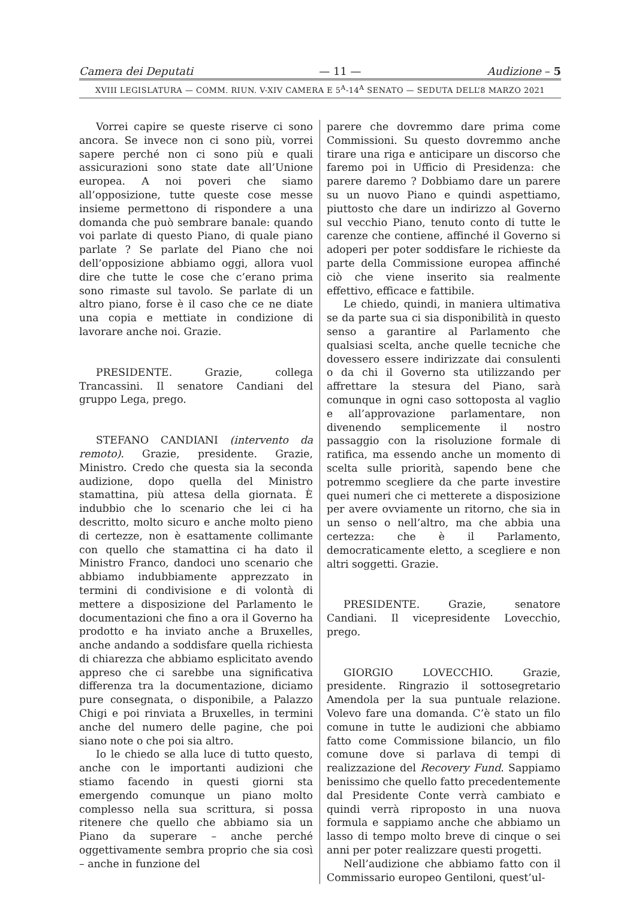Camera dei Deputati — 11 — Audizione – 5
XVIII LEGISLATURA — COMM. RIUN. V-XIV CAMERA E 5<sup>A</sup>-14<sup>A</sup> SENATO — SEDUTA DELL’8 MARZO 2021
Vorrei capire se queste riserve ci sono ancora. Se invece non ci sono più, vorrei sapere perché non ci sono più e quali assicurazioni sono state date all’Unione europea. A noi poveri che siamo all’opposizione, tutte queste cose messe insieme permettono di rispondere a una domanda che può sembrare banale: quando voi parlate di questo Piano, di quale piano parlate ? Se parlate del Piano che noi dell’opposizione abbiamo oggi, allora vuol dire che tutte le cose che c’erano prima sono rimaste sul tavolo. Se parlate di un altro piano, forse è il caso che ce ne diate una copia e mettiate in condizione di lavorare anche noi. Grazie.
PRESIDENTE. Grazie, collega Trancassini. Il senatore Candiani del gruppo Lega, prego.
STEFANO CANDIANI (intervento da remoto). Grazie, presidente. Grazie, Ministro. Credo che questa sia la seconda audizione, dopo quella del Ministro stamattina, più attesa della giornata. È indubbio che lo scenario che lei ci ha descritto, molto sicuro e anche molto pieno di certezze, non è esattamente collimante con quello che stamattina ci ha dato il Ministro Franco, dandoci uno scenario che abbiamo indubbiamente apprezzato in termini di condivisione e di volontà di mettere a disposizione del Parlamento le documentazioni che fino a ora il Governo ha prodotto e ha inviato anche a Bruxelles, anche andando a soddisfare quella richiesta di chiarezza che abbiamo esplicitato avendo appreso che ci sarebbe una significativa differenza tra la documentazione, diciamo pure consegnata, o disponibile, a Palazzo Chigi e poi rinviata a Bruxelles, in termini anche del numero delle pagine, che poi siano note o che poi sia altro.
Io le chiedo se alla luce di tutto questo, anche con le importanti audizioni che stiamo facendo in questi giorni sta emergendo comunque un piano molto complesso nella sua scrittura, si possa ritenere che quello che abbiamo sia un Piano da superare – anche perché oggettivamente sembra proprio che sia così – anche in funzione del
parere che dovremmo dare prima come Commissioni. Su questo dovremmo anche tirare una riga e anticipare un discorso che faremo poi in Ufficio di Presidenza: che parere daremo ? Dobbiamo dare un parere su un nuovo Piano e quindi aspettiamo, piuttosto che dare un indirizzo al Governo sul vecchio Piano, tenuto conto di tutte le carenze che contiene, affinché il Governo si adoperi per poter soddisfare le richieste da parte della Commissione europea affinché ciò che viene inserito sia realmente effettivo, efficace e fattibile.
Le chiedo, quindi, in maniera ultimativa se da parte sua ci sia disponibilità in questo senso a garantire al Parlamento che qualsiasi scelta, anche quelle tecniche che dovessero essere indirizzate dai consulenti o da chi il Governo sta utilizzando per affrettare la stesura del Piano, sarà comunque in ogni caso sottoposta al vaglio e all’approvazione parlamentare, non divenendo semplicemente il nostro passaggio con la risoluzione formale di ratifica, ma essendo anche un momento di scelta sulle priorità, sapendo bene che potremmo scegliere da che parte investire quei numeri che ci metterete a disposizione per avere ovviamente un ritorno, che sia in un senso o nell’altro, ma che abbia una certezza: che è il Parlamento, democraticamente eletto, a scegliere e non altri soggetti. Grazie.
PRESIDENTE. Grazie, senatore Candiani. Il vicepresidente Lovecchio, prego.
GIORGIO LOVECCHIO. Grazie, presidente. Ringrazio il sottosegretario Amendola per la sua puntuale relazione. Volevo fare una domanda. C’è stato un filo comune in tutte le audizioni che abbiamo fatto come Commissione bilancio, un filo comune dove si parlava di tempi di realizzazione del Recovery Fund. Sappiamo benissimo che quello fatto precedentemente dal Presidente Conte verrà cambiato e quindi verrà riproposto in una nuova formula e sappiamo anche che abbiamo un lasso di tempo molto breve di cinque o sei anni per poter realizzare questi progetti.
Nell’audizione che abbiamo fatto con il Commissario europeo Gentiloni, quest’ul-